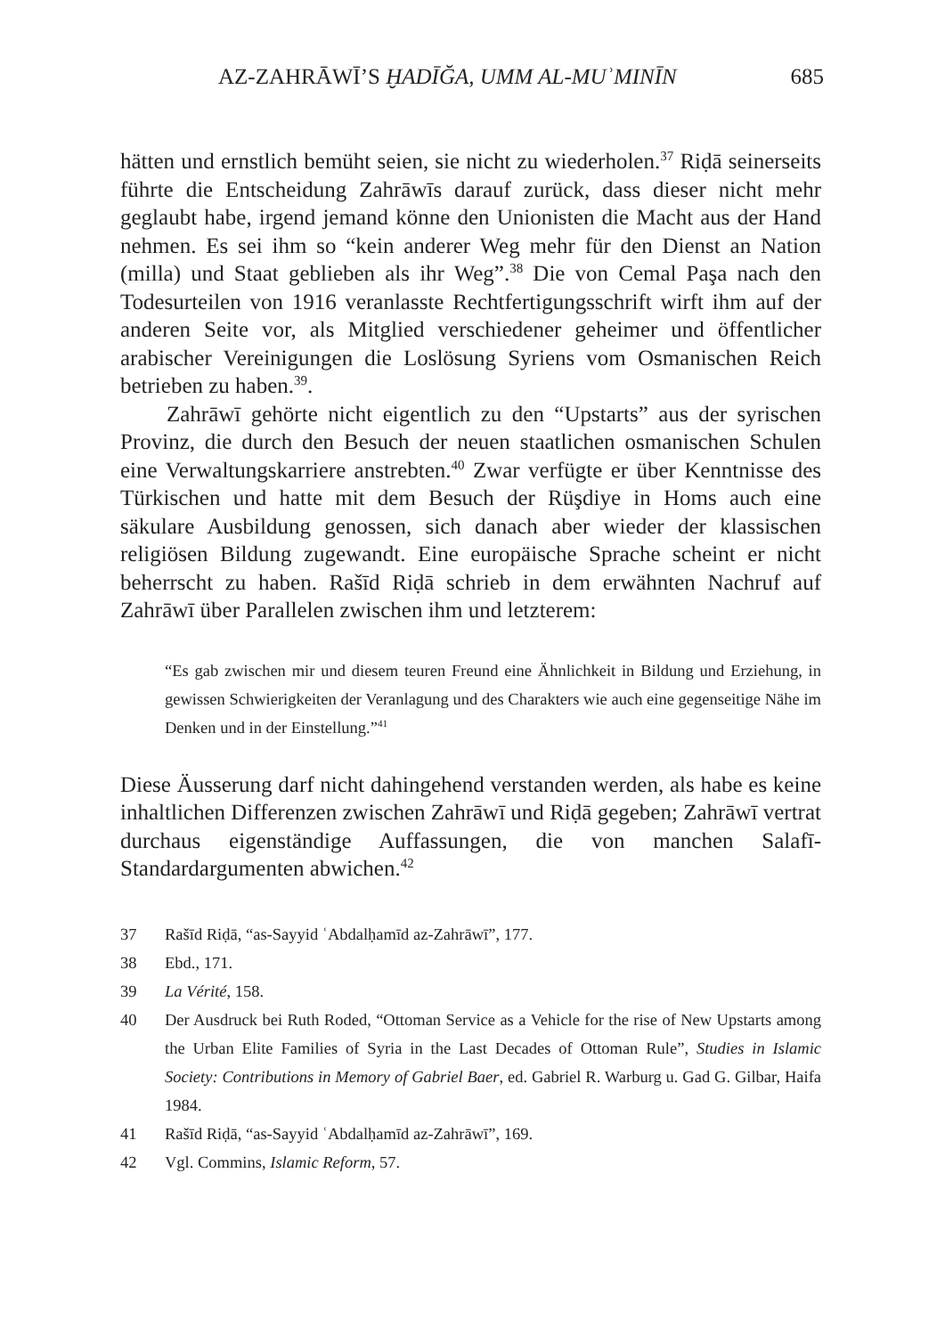AZ-ZAHRĀWĪ’S ḪADĪĞA, UMM AL-MUʾMINĪN 685
hätten und ernstlich bemüht seien, sie nicht zu wiederholen.<sup>37</sup> Riḍā seinerseits führte die Entscheidung Zahrāwīs darauf zurück, dass dieser nicht mehr geglaubt habe, irgend jemand könne den Unionisten die Macht aus der Hand nehmen. Es sei ihm so “kein anderer Weg mehr für den Dienst an Nation (milla) und Staat geblieben als ihr Weg”.<sup>38</sup> Die von Cemal Paşa nach den Todesurteilen von 1916 veranlasste Rechtfertigungsschrift wirft ihm auf der anderen Seite vor, als Mitglied verschiedener geheimer und öffentlicher arabischer Vereinigungen die Loslösung Syriens vom Osmanischen Reich betrieben zu haben.<sup>39</sup>.
Zahrāwī gehörte nicht eigentlich zu den “Upstarts” aus der syrischen Provinz, die durch den Besuch der neuen staatlichen osmanischen Schulen eine Verwaltungskarriere anstrebten.<sup>40</sup> Zwar verfügte er über Kenntnisse des Türkischen und hatte mit dem Besuch der Rüşdiye in Homs auch eine säkulare Ausbildung genossen, sich danach aber wieder der klassischen religiösen Bildung zugewandt. Eine europäische Sprache scheint er nicht beherrscht zu haben. Rašīd Riḍā schrieb in dem erwähnten Nachruf auf Zahrāwī über Parallelen zwischen ihm und letzterem:
“Es gab zwischen mir und diesem teuren Freund eine Ähnlichkeit in Bildung und Erziehung, in gewissen Schwierigkeiten der Veranlagung und des Charakters wie auch eine gegenseitige Nähe im Denken und in der Einstellung.”<sup>41</sup>
Diese Äusserung darf nicht dahingehend verstanden werden, als habe es keine inhaltlichen Differenzen zwischen Zahrāwī und Riḍā gegeben; Zahrāwī vertrat durchaus eigenständige Auffassungen, die von manchen Salafī-Standardargumenten abwichen.<sup>42</sup>
37 Rašīd Riḍā, “as-Sayyid ʿAbdalḥamīd az-Zahrāwī”, 177.
38 Ebd., 171.
39 La Vérité, 158.
40 Der Ausdruck bei Ruth Roded, “Ottoman Service as a Vehicle for the rise of New Upstarts among the Urban Elite Families of Syria in the Last Decades of Ottoman Rule”, Studies in Islamic Society: Contributions in Memory of Gabriel Baer, ed. Gabriel R. Warburg u. Gad G. Gilbar, Haifa 1984.
41 Rašīd Riḍā, “as-Sayyid ʿAbdalḥamīd az-Zahrāwī”, 169.
42 Vgl. Commins, Islamic Reform, 57.